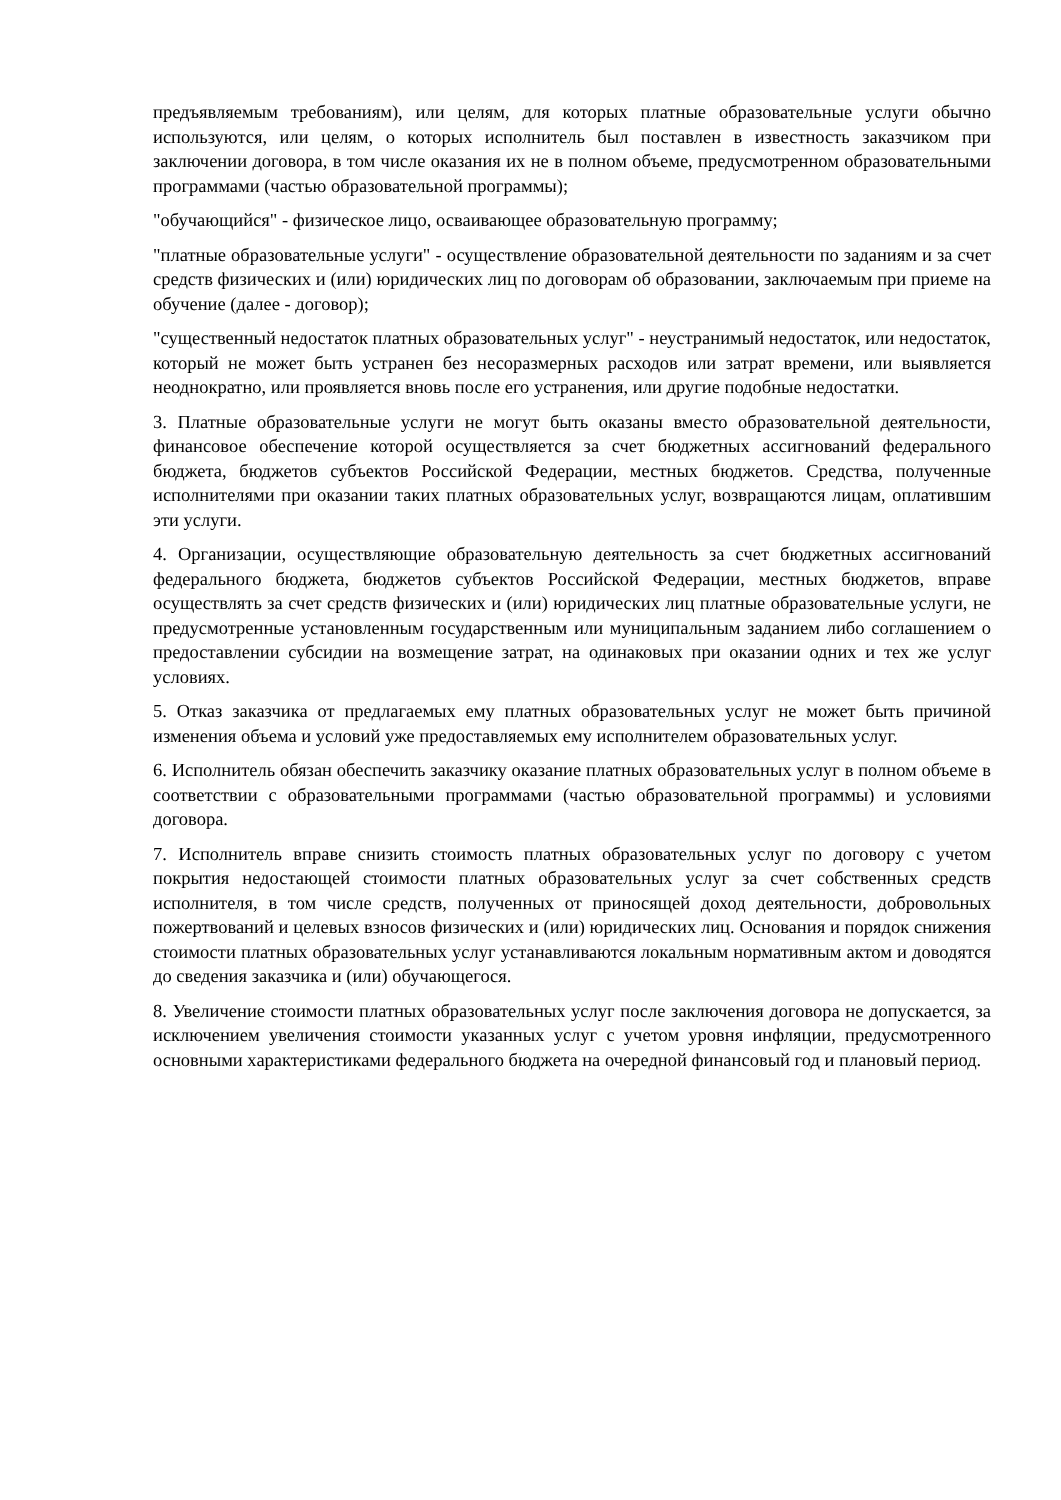предъявляемым требованиям), или целям, для которых платные образовательные услуги обычно используются, или целям, о которых исполнитель был поставлен в известность заказчиком при заключении договора, в том числе оказания их не в полном объеме, предусмотренном образовательными программами (частью образовательной программы);
"обучающийся" - физическое лицо, осваивающее образовательную программу;
"платные образовательные услуги" - осуществление образовательной деятельности по заданиям и за счет средств физических и (или) юридических лиц по договорам об образовании, заключаемым при приеме на обучение (далее - договор);
"существенный недостаток платных образовательных услуг" - неустранимый недостаток, или недостаток, который не может быть устранен без несоразмерных расходов или затрат времени, или выявляется неоднократно, или проявляется вновь после его устранения, или другие подобные недостатки.
3. Платные образовательные услуги не могут быть оказаны вместо образовательной деятельности, финансовое обеспечение которой осуществляется за счет бюджетных ассигнований федерального бюджета, бюджетов субъектов Российской Федерации, местных бюджетов. Средства, полученные исполнителями при оказании таких платных образовательных услуг, возвращаются лицам, оплатившим эти услуги.
4. Организации, осуществляющие образовательную деятельность за счет бюджетных ассигнований федерального бюджета, бюджетов субъектов Российской Федерации, местных бюджетов, вправе осуществлять за счет средств физических и (или) юридических лиц платные образовательные услуги, не предусмотренные установленным государственным или муниципальным заданием либо соглашением о предоставлении субсидии на возмещение затрат, на одинаковых при оказании одних и тех же услуг условиях.
5. Отказ заказчика от предлагаемых ему платных образовательных услуг не может быть причиной изменения объема и условий уже предоставляемых ему исполнителем образовательных услуг.
6. Исполнитель обязан обеспечить заказчику оказание платных образовательных услуг в полном объеме в соответствии с образовательными программами (частью образовательной программы) и условиями договора.
7. Исполнитель вправе снизить стоимость платных образовательных услуг по договору с учетом покрытия недостающей стоимости платных образовательных услуг за счет собственных средств исполнителя, в том числе средств, полученных от приносящей доход деятельности, добровольных пожертвований и целевых взносов физических и (или) юридических лиц. Основания и порядок снижения стоимости платных образовательных услуг устанавливаются локальным нормативным актом и доводятся до сведения заказчика и (или) обучающегося.
8. Увеличение стоимости платных образовательных услуг после заключения договора не допускается, за исключением увеличения стоимости указанных услуг с учетом уровня инфляции, предусмотренного основными характеристиками федерального бюджета на очередной финансовый год и плановый период.